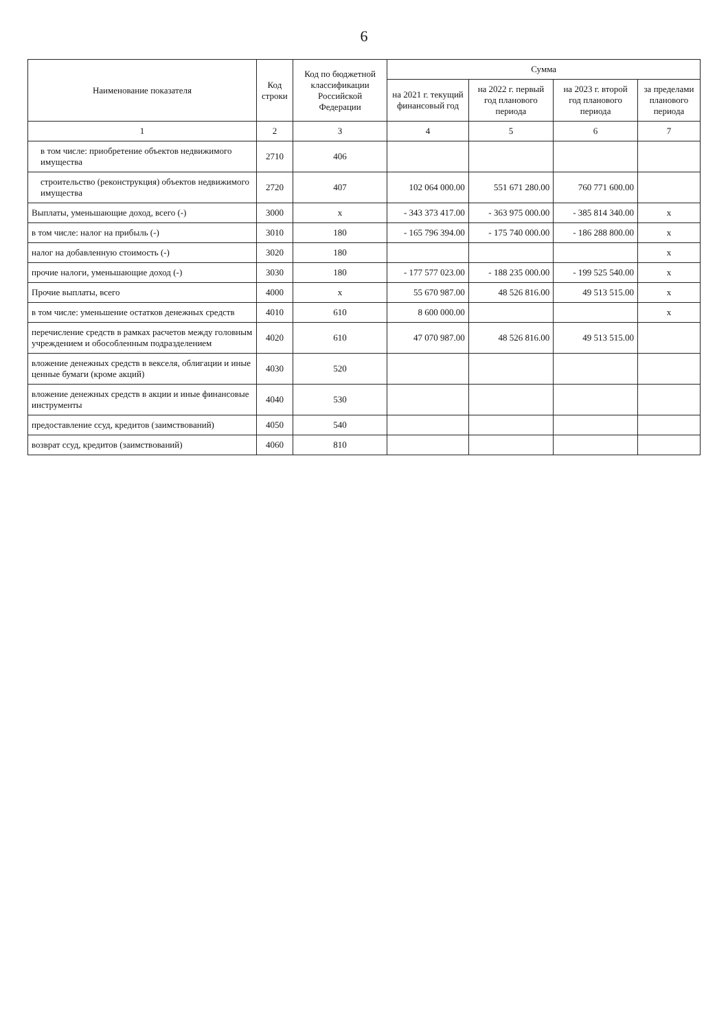6
| Наименование показателя | Код строки | Код по бюджетной классификации Российской Федерации | Сумма | | | |
| --- | --- | --- | --- | --- | --- | --- |
| | | | на 2021 г. текущий финансовый год | на 2022 г. первый год планового периода | на 2023 г. второй год планового периода | за пределами планового периода |
| 1 | 2 | 3 | 4 | 5 | 6 | 7 |
| в том числе: приобретение объектов недвижимого имущества | 2710 | 406 | | | | |
| строительство (реконструкция) объектов недвижимого имущества | 2720 | 407 | 102 064 000.00 | 551 671 280.00 | 760 771 600.00 | |
| Выплаты, уменьшающие доход, всего (-) | 3000 | x | - 343 373 417.00 | - 363 975 000.00 | - 385 814 340.00 | x |
| в том числе: налог на прибыль (-) | 3010 | 180 | - 165 796 394.00 | - 175 740 000.00 | - 186 288 800.00 | x |
| налог на добавленную стоимость (-) | 3020 | 180 | | | | x |
| прочие налоги, уменьшающие доход (-) | 3030 | 180 | - 177 577 023.00 | - 188 235 000.00 | - 199 525 540.00 | x |
| Прочие выплаты, всего | 4000 | x | 55 670 987.00 | 48 526 816.00 | 49 513 515.00 | x |
| в том числе: уменьшение остатков денежных средств | 4010 | 610 | 8 600 000.00 | | | x |
| перечисление средств в рамках расчетов между головным учреждением и обособленным подразделением | 4020 | 610 | 47 070 987.00 | 48 526 816.00 | 49 513 515.00 | |
| вложение денежных средств в векселя, облигации и иные ценные бумаги (кроме акций) | 4030 | 520 | | | | |
| вложение денежных средств в акции и иные финансовые инструменты | 4040 | 530 | | | | |
| предоставление ссуд, кредитов (заимствований) | 4050 | 540 | | | | |
| возврат ссуд, кредитов (заимствований) | 4060 | 810 | | | | |